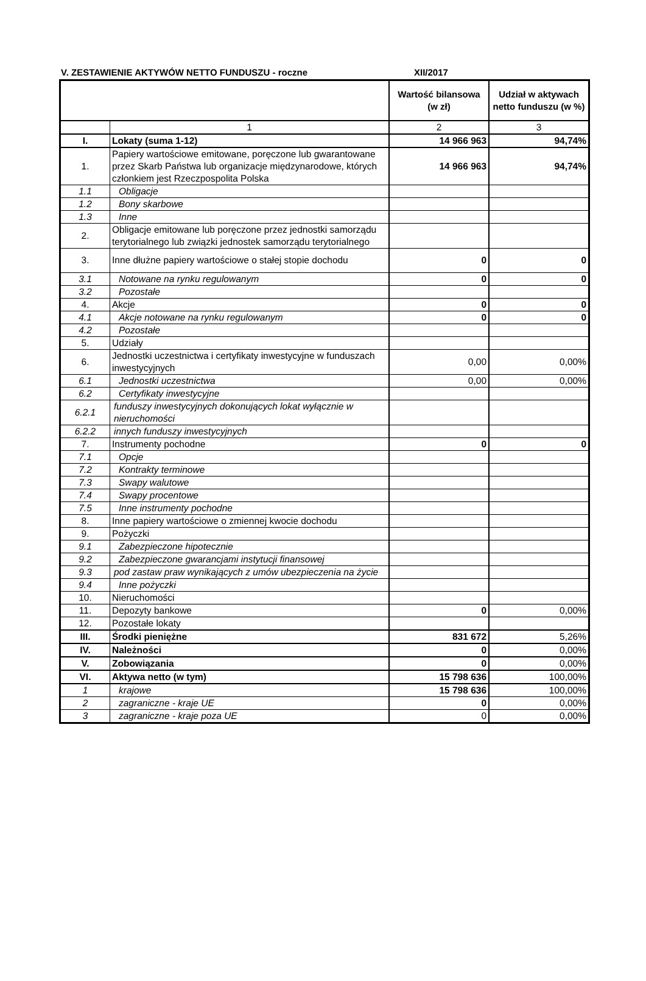V. ZESTAWIENIE AKTYWÓW NETTO FUNDUSZU - roczne XII/2017
| | | Wartość bilansowa (w zł) | Udział w aktywach netto funduszu (w %) |
| --- | --- | --- | --- |
| | 1 | 2 | 3 |
| I. | Lokaty (suma 1-12) | 14 966 963 | 94,74% |
| 1. | Papiery wartościowe emitowane, poręczone lub gwarantowane przez Skarb Państwa lub organizacje międzynarodowe, których członkiem jest Rzeczpospolita Polska | 14 966 963 | 94,74% |
| 1.1 | Obligacje | | |
| 1.2 | Bony skarbowe | | |
| 1.3 | Inne | | |
| 2. | Obligacje emitowane lub poręczone przez jednostki samorządu terytorialnego lub związki jednostek samorządu terytorialnego | | |
| 3. | Inne dłużne papiery wartościowe o stałej stopie dochodu | 0 | 0 |
| 3.1 | Notowane na rynku regulowanym | 0 | 0 |
| 3.2 | Pozostałe | | |
| 4. | Akcje | 0 | 0 |
| 4.1 | Akcje notowane na rynku regulowanym | 0 | 0 |
| 4.2 | Pozostałe | | |
| 5. | Udziały | | |
| 6. | Jednostki uczestnictwa i certyfikaty inwestycyjne w funduszach inwestycyjnych | 0,00 | 0,00% |
| 6.1 | Jednostki uczestnictwa | 0,00 | 0,00% |
| 6.2 | Certyfikaty inwestycyjne | | |
| 6.2.1 | funduszy inwestycyjnych dokonujących lokat wyłącznie w nieruchomości | | |
| 6.2.2 | innych funduszy inwestycyjnych | | |
| 7. | Instrumenty pochodne | 0 | 0 |
| 7.1 | Opcje | | |
| 7.2 | Kontrakty terminowe | | |
| 7.3 | Swapy walutowe | | |
| 7.4 | Swapy procentowe | | |
| 7.5 | Inne instrumenty pochodne | | |
| 8. | Inne papiery wartościowe o zmiennej kwocie dochodu | | |
| 9. | Pożyczki | | |
| 9.1 | Zabezpieczone hipotecznie | | |
| 9.2 | Zabezpieczone gwarancjami instytucji finansowej | | |
| 9.3 | pod zastaw praw wynikających z umów ubezpieczenia na życie | | |
| 9.4 | Inne pożyczki | | |
| 10. | Nieruchomości | | |
| 11. | Depozyty bankowe | 0 | 0,00% |
| 12. | Pozostałe lokaty | | |
| III. | Środki pieniężne | 831 672 | 5,26% |
| IV. | Należności | 0 | 0,00% |
| V. | Zobowiązania | 0 | 0,00% |
| VI. | Aktywa netto (w tym) | 15 798 636 | 100,00% |
| 1 | krajowe | 15 798 636 | 100,00% |
| 2 | zagraniczne - kraje UE | 0 | 0,00% |
| 3 | zagraniczne - kraje poza UE | 0 | 0,00% |